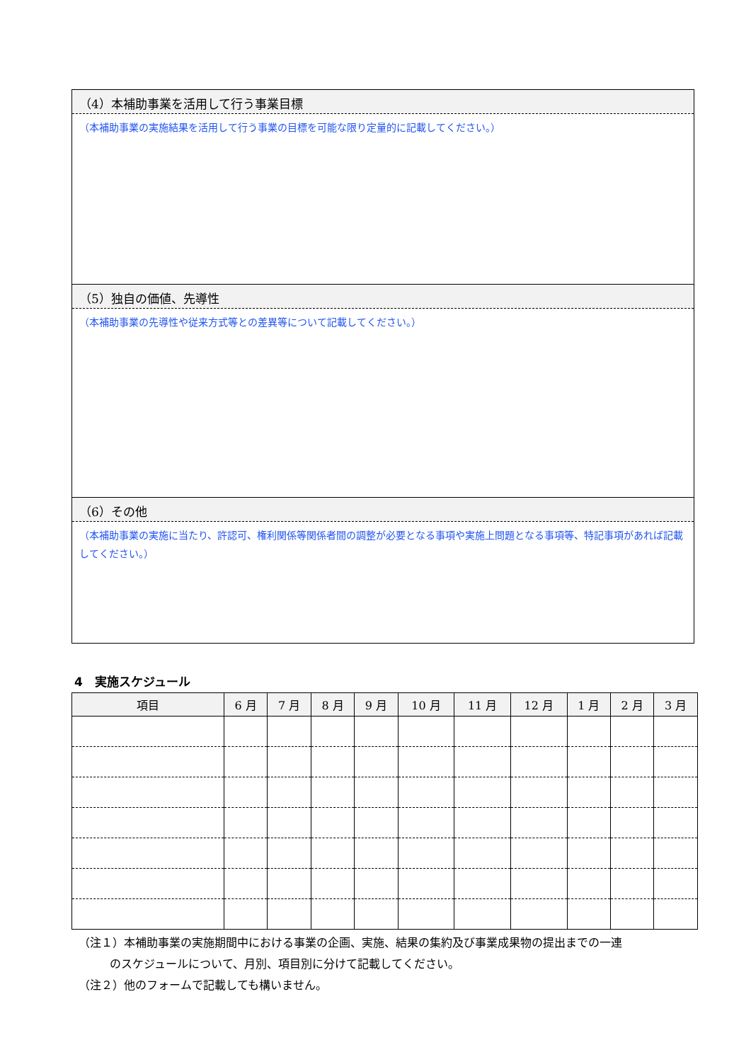（4）本補助事業を活用して行う事業目標
（本補助事業の実施結果を活用して行う事業の目標を可能な限り定量的に記載してください。）
（5）独自の価値、先導性
（本補助事業の先導性や従来方式等との差異等について記載してください。）
（6）その他
（本補助事業の実施に当たり、許認可、権利関係等関係者間の調整が必要となる事項や実施上問題となる事項等、特記事項があれば記載してください。）
4　実施スケジュール
| 項目 | 6 月 | 7 月 | 8 月 | 9 月 | 10 月 | 11 月 | 12 月 | 1 月 | 2 月 | 3 月 |
| --- | --- | --- | --- | --- | --- | --- | --- | --- | --- | --- |
（注１）本補助事業の実施期間中における事業の企画、実施、結果の集約及び事業成果物の提出までの一連
のスケジュールについて、月別、項目別に分けて記載してください。
（注２）他のフォームで記載しても構いません。